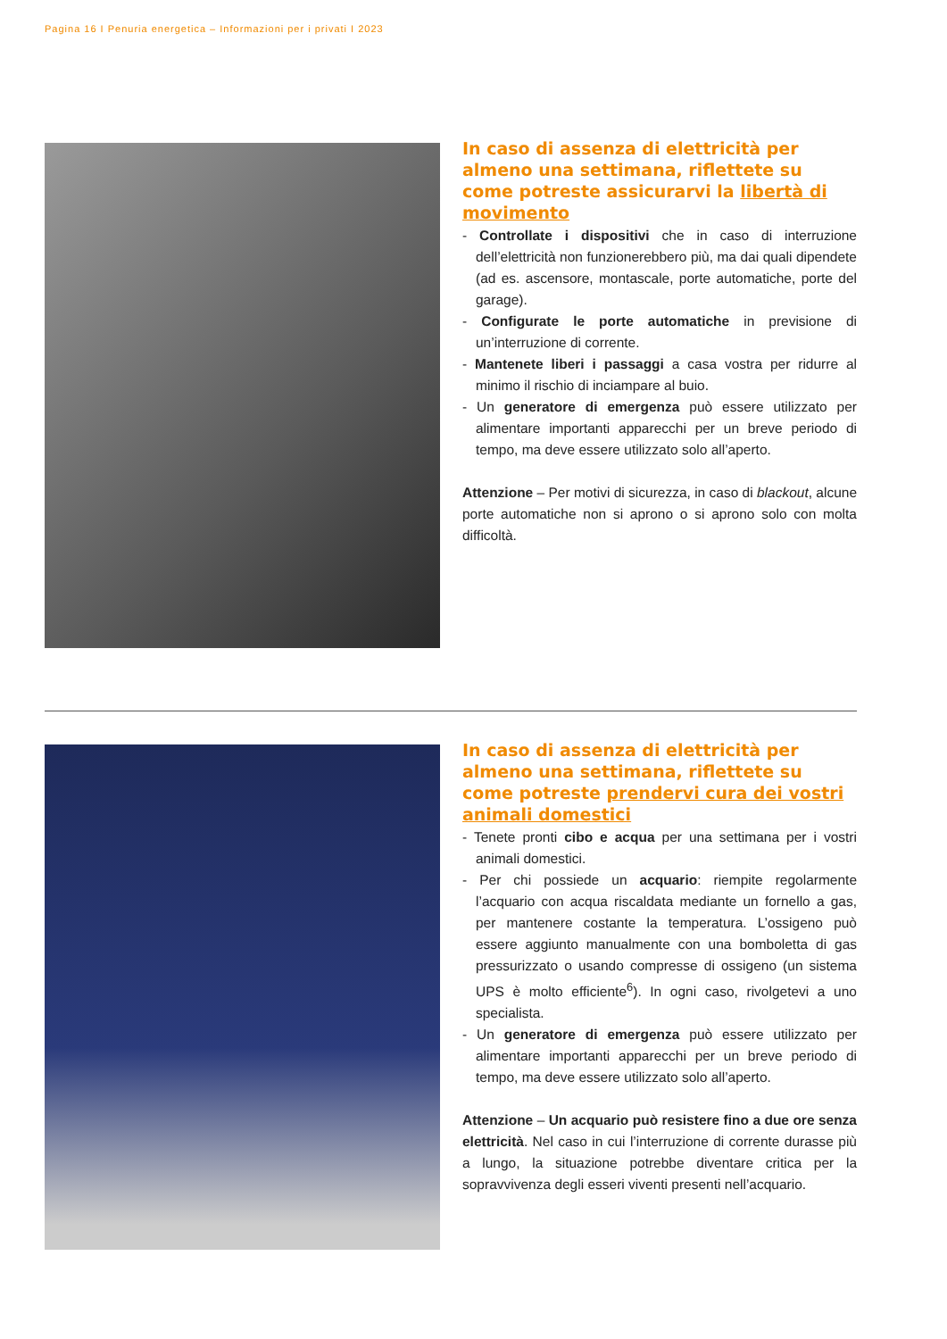Pagina 16 I Penuria energetica – Informazioni per i privati I 2023
In caso di assenza di elettricità per almeno una settimana, riflettete su come potreste assicurarvi la libertà di movimento
- Controllate i dispositivi che in caso di interruzione dell’elettricità non funzionerebbero più, ma dai quali dipendete (ad es. ascensore, montascale, porte automatiche, porte del garage).
- Configurate le porte automatiche in previsione di un’interruzione di corrente.
- Mantenete liberi i passaggi a casa vostra per ridurre al minimo il rischio di inciampare al buio.
- Un generatore di emergenza può essere utilizzato per alimentare importanti apparecchi per un breve periodo di tempo, ma deve essere utilizzato solo all’aperto.
Attenzione – Per motivi di sicurezza, in caso di blackout, alcune porte automatiche non si aprono o si aprono solo con molta difficoltà.
In caso di assenza di elettricità per almeno una settimana, riflettete su come potreste prendervi cura dei vostri animali domestici
- Tenete pronti cibo e acqua per una settimana per i vostri animali domestici.
- Per chi possiede un acquario: riempite regolarmente l’acquario con acqua riscaldata mediante un fornello a gas, per mantenere costante la temperatura. L’ossigeno può essere aggiunto manualmente con una bomboletta di gas pressurizzato o usando compresse di ossigeno (un sistema UPS è molto efficiente<sup>6</sup>). In ogni caso, rivolgetevi a uno specialista.
- Un generatore di emergenza può essere utilizzato per alimentare importanti apparecchi per un breve periodo di tempo, ma deve essere utilizzato solo all’aperto.
Attenzione – Un acquario può resistere fino a due ore senza elettricità. Nel caso in cui l’interruzione di corrente durasse più a lungo, la situazione potrebbe diventare critica per la sopravvivenza degli esseri viventi presenti nell’acquario.